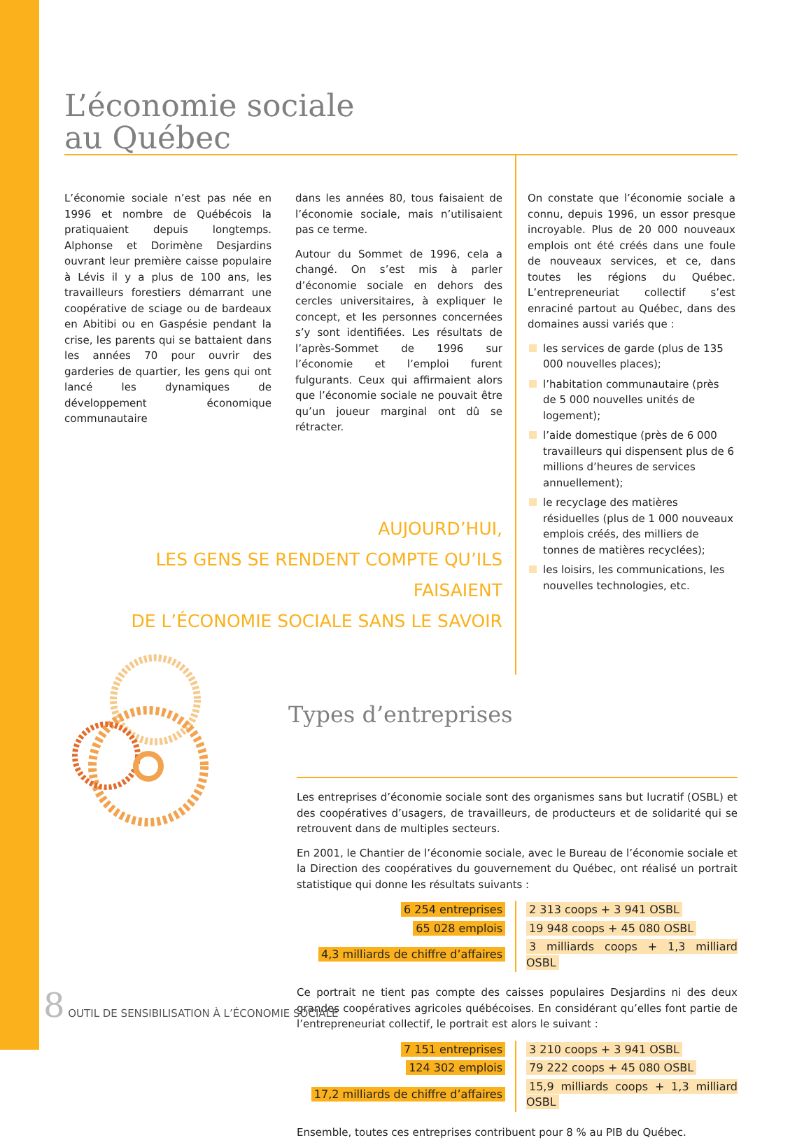L’économie sociale
au Québec
L’économie sociale n’est pas née en 1996 et nombre de Québécois la pratiquaient depuis longtemps. Alphonse et Dorimène Desjardins ouvrant leur première caisse populaire à Lévis il y a plus de 100 ans, les travailleurs forestiers démarrant une coopérative de sciage ou de bardeaux en Abitibi ou en Gaspésie pendant la crise, les parents qui se battaient dans les années 70 pour ouvrir des garderies de quartier, les gens qui ont lancé les dynamiques de développement économique communautaire
dans les années 80, tous faisaient de l’économie sociale, mais n’utilisaient pas ce terme.
Autour du Sommet de 1996, cela a changé. On s’est mis à parler d’économie sociale en dehors des cercles universitaires, à expliquer le concept, et les personnes concernées s’y sont identifiées. Les résultats de l’après-Sommet de 1996 sur l’économie et l’emploi furent fulgurants. Ceux qui affirmaient alors que l’économie sociale ne pouvait être qu’un joueur marginal ont dû se rétracter.
On constate que l’économie sociale a connu, depuis 1996, un essor presque incroyable. Plus de 20 000 nouveaux emplois ont été créés dans une foule de nouveaux services, et ce, dans toutes les régions du Québec. L’entrepreneuriat collectif s’est enraciné partout au Québec, dans des domaines aussi variés que :
les services de garde (plus de 135 000 nouvelles places);
l’habitation communautaire (près de 5 000 nouvelles unités de logement);
l’aide domestique (près de 6 000 travailleurs qui dispensent plus de 6 millions d’heures de services annuellement);
le recyclage des matières résiduelles (plus de 1 000 nouveaux emplois créés, des milliers de tonnes de matières recyclées);
les loisirs, les communications, les nouvelles technologies, etc.
AUJOURD’HUI,
LES GENS SE RENDENT COMPTE QU’ILS FAISAIENT
DE L’ÉCONOMIE SOCIALE SANS LE SAVOIR
Types d’entreprises
Les entreprises d’économie sociale sont des organismes sans but lucratif (OSBL) et des coopératives d’usagers, de travailleurs, de producteurs et de solidarité qui se retrouvent dans de multiples secteurs.
En 2001, le Chantier de l’économie sociale, avec le Bureau de l’économie sociale et la Direction des coopératives du gouvernement du Québec, ont réalisé un portrait statistique qui donne les résultats suivants :
| 6 254 entreprises | 2 313 coops + 3 941 OSBL |
| 65 028 emplois | 19 948 coops + 45 080 OSBL |
| 4,3 milliards de chiffre d’affaires | 3 milliards coops + 1,3 milliard OSBL |
Ce portrait ne tient pas compte des caisses populaires Desjardins ni des deux grandes coopératives agricoles québécoises. En considérant qu’elles font partie de l’entrepreneuriat collectif, le portrait est alors le suivant :
| 7 151 entreprises | 3 210 coops + 3 941 OSBL |
| 124 302 emplois | 79 222 coops + 45 080 OSBL |
| 17,2 milliards de chiffre d’affaires | 15,9 milliards coops + 1,3 milliard OSBL |
Ensemble, toutes ces entreprises contribuent pour 8 % au PIB du Québec.
8 OUTIL DE SENSIBILISATION À L’ÉCONOMIE SOCIALE